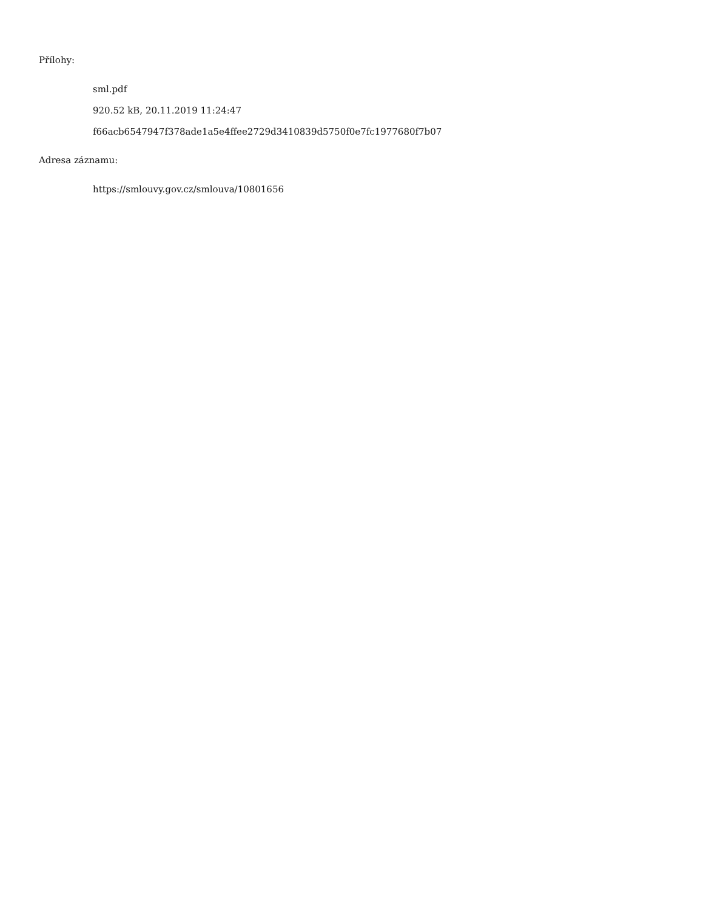Přílohy:
sml.pdf
920.52 kB, 20.11.2019 11:24:47
f66acb6547947f378ade1a5e4ffee2729d3410839d5750f0e7fc1977680f7b07
Adresa záznamu:
https://smlouvy.gov.cz/smlouva/10801656